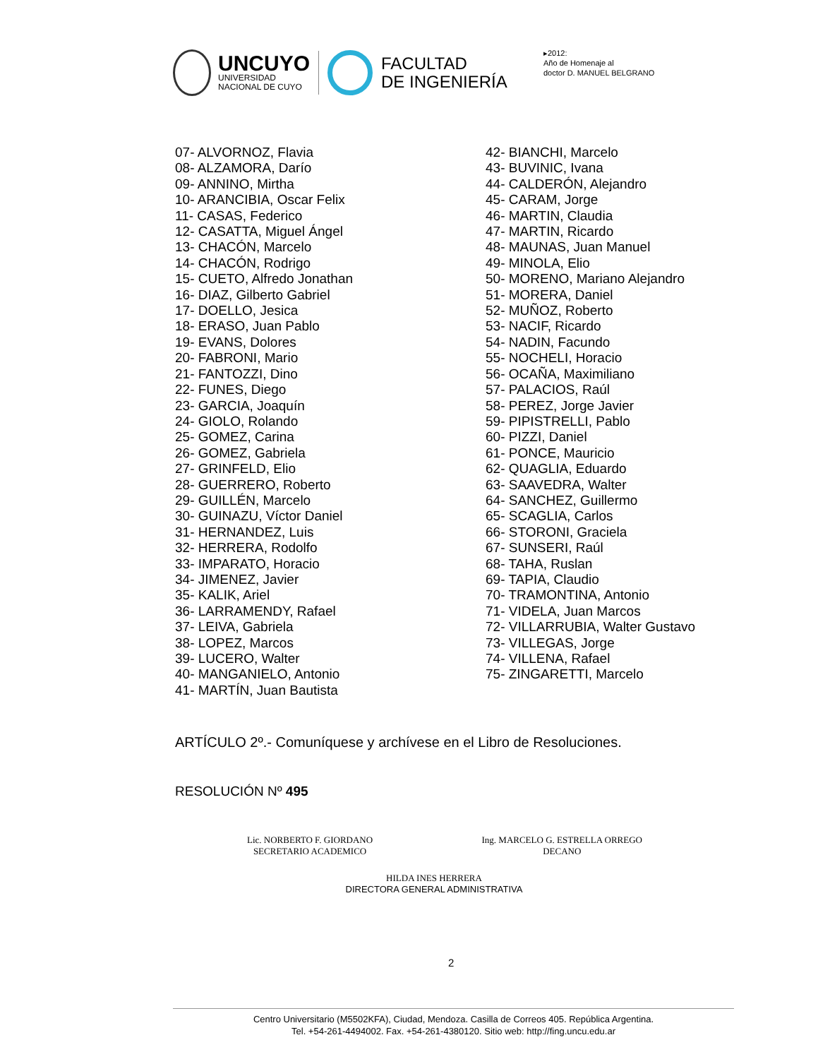UNCUYO
UNIVERSIDAD
NACIONAL DE CUYO
FACULTAD
DE INGENIERÍA
▸2012:
Año de Homenaje al
doctor D. MANUEL BELGRANO
07- ALVORNOZ, Flavia
08- ALZAMORA, Darío
09- ANNINO, Mirtha
10- ARANCIBIA, Oscar Felix
11- CASAS, Federico
12- CASATTA, Miguel Ángel
13- CHACÓN, Marcelo
14- CHACÓN, Rodrigo
15- CUETO, Alfredo Jonathan
16- DIAZ, Gilberto Gabriel
17- DOELLO, Jesica
18- ERASO, Juan Pablo
19- EVANS, Dolores
20- FABRONI, Mario
21- FANTOZZI, Dino
22- FUNES, Diego
23- GARCIA, Joaquín
24- GIOLO, Rolando
25- GOMEZ, Carina
26- GOMEZ, Gabriela
27- GRINFELD, Elio
28- GUERRERO, Roberto
29- GUILLÉN, Marcelo
30- GUINAZU, Víctor Daniel
31- HERNANDEZ, Luis
32- HERRERA, Rodolfo
33- IMPARATO, Horacio
34- JIMENEZ, Javier
35- KALIK, Ariel
36- LARRAMENDY, Rafael
37- LEIVA, Gabriela
38- LOPEZ, Marcos
39- LUCERO, Walter
40- MANGANIELO, Antonio
41- MARTÍN, Juan Bautista
42- BIANCHI, Marcelo
43- BUVINIC, Ivana
44- CALDERÓN, Alejandro
45- CARAM, Jorge
46- MARTIN, Claudia
47- MARTIN, Ricardo
48- MAUNAS, Juan Manuel
49- MINOLA, Elio
50- MORENO, Mariano Alejandro
51- MORERA, Daniel
52- MUÑOZ, Roberto
53- NACIF, Ricardo
54- NADIN, Facundo
55- NOCHELI, Horacio
56- OCAÑA, Maximiliano
57- PALACIOS, Raúl
58- PEREZ, Jorge Javier
59- PIPISTRELLI, Pablo
60- PIZZI, Daniel
61- PONCE, Mauricio
62- QUAGLIA, Eduardo
63- SAAVEDRA, Walter
64- SANCHEZ, Guillermo
65- SCAGLIA, Carlos
66- STORONI, Graciela
67- SUNSERI, Raúl
68- TAHA, Ruslan
69- TAPIA, Claudio
70- TRAMONTINA, Antonio
71- VIDELA, Juan Marcos
72- VILLARRUBIA, Walter Gustavo
73- VILLEGAS, Jorge
74- VILLENA, Rafael
75- ZINGARETTI, Marcelo
ARTÍCULO 2º.- Comuníquese y archívese en el Libro de Resoluciones.
RESOLUCIÓN Nº 495
Lic. NORBERTO F. GIORDANO
SECRETARIO ACADEMICO
Ing. MARCELO G. ESTRELLA ORREGO
DECANO
HILDA INES HERRERA
DIRECTORA GENERAL ADMINISTRATIVA
2
Centro Universitario (M5502KFA), Ciudad, Mendoza. Casilla de Correos 405. República Argentina.
Tel. +54-261-4494002. Fax. +54-261-4380120. Sitio web: http://fing.uncu.edu.ar